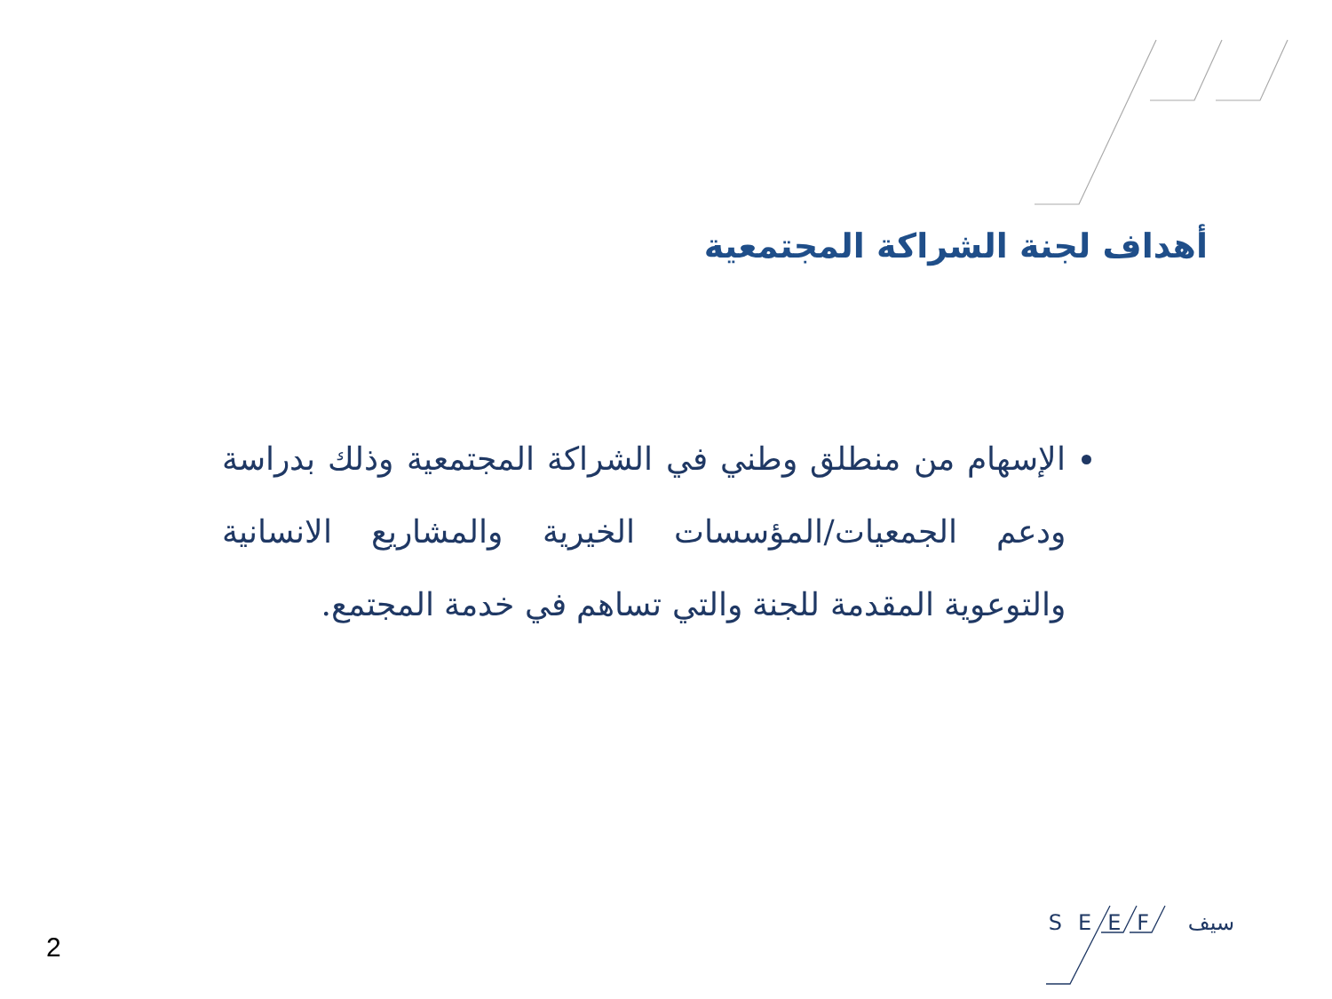أهداف لجنة الشراكة المجتمعية
الإسهام من منطلق وطني في الشراكة المجتمعية وذلك بدراسة ودعم الجمعيات/المؤسسات الخيرية والمشاريع الانسانية والتوعوية المقدمة للجنة والتي تساهم في خدمة المجتمع.
SEEF سيف
2